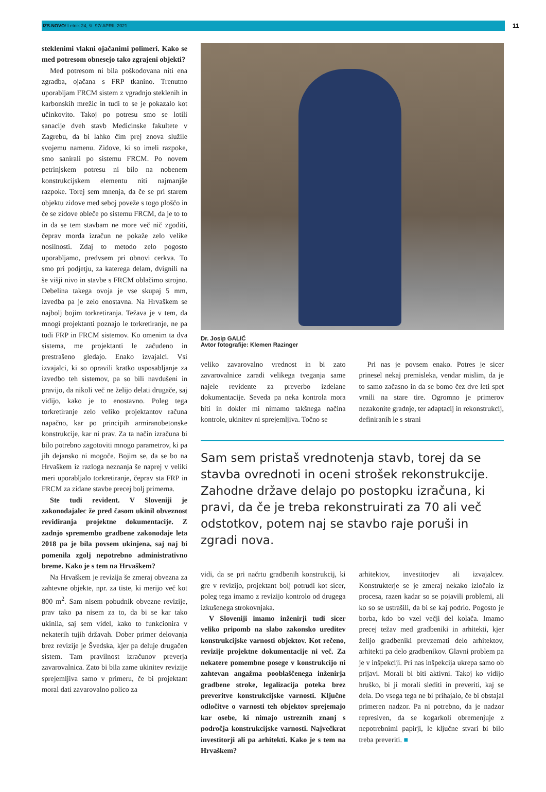IZS.NOVO/ Letnik 24, št. 97/ APRIL 2021 11
steklenimi vlakni ojačanimi polimeri. Kako se med potresom obnesejo tako zgrajeni objekti?
Med potresom ni bila poškodovana niti ena zgradba, ojačana s FRP tkanino. Trenutno uporabljam FRCM sistem z vgradnjo steklenih in karbonskih mrežic in tudi to se je pokazalo kot učinkovito. Takoj po potresu smo se lotili sanacije dveh stavb Medicinske fakultete v Zagrebu, da bi lahko čim prej znova služile svojemu namenu. Zidove, ki so imeli razpoke, smo sanirali po sistemu FRCM. Po novem petrinjskem potresu ni bilo na nobenem konstrukcijskem elementu niti najmanjše razpoke. Torej sem mnenja, da če se pri starem objektu zidove med seboj poveže s togo ploščo in če se zidove obleče po sistemu FRCM, da je to to in da se tem stavbam ne more več nič zgoditi, čeprav morda izračun ne pokaže zelo velike nosilnosti. Zdaj to metodo zelo pogosto uporabljamo, predvsem pri obnovi cerkva. To smo pri podjetju, za katerega delam, dvignili na še višji nivo in stavbe s FRCM oblačimo strojno. Debelina takega ovoja je vse skupaj 5 mm, izvedba pa je zelo enostavna. Na Hrvaškem se najbolj bojim torkretiranja. Težava je v tem, da mnogi projektanti poznajo le torkretiranje, ne pa tudi FRP in FRCM sistemov. Ko omenim ta dva sistema, me projektanti le začudeno in prestrašeno gledajo. Enako izvajalci. Vsi izvajalci, ki so opravili kratko usposabljanje za izvedbo teh sistemov, pa so bili navdušeni in pravijo, da nikoli več ne želijo delati drugače, saj vidijo, kako je to enostavno. Poleg tega torkretiranje zelo veliko projektantov računa napačno, kar po principih armiranobetonske konstrukcije, kar ni prav. Za ta način izračuna bi bilo potrebno zagotoviti mnogo parametrov, ki pa jih dejansko ni mogoče. Bojim se, da se bo na Hrvaškem iz razloga neznanja še naprej v veliki meri uporabljalo torkretiranje, čeprav sta FRP in FRCM za zidane stavbe precej bolj primerna.
Ste tudi revident. V Sloveniji je zakonodajalec že pred časom ukinil obveznost revidiranja projektne dokumentacije. Z zadnjo spremembo gradbene zakonodaje leta 2018 pa je bila povsem ukinjena, saj naj bi pomenila zgolj nepotrebno administrativno breme. Kako je s tem na Hrvaškem?
Na Hrvaškem je revizija še zmeraj obvezna za zahtevne objekte, npr. za tiste, ki merijo več kot 800 m<sup>2</sup>. Sam nisem pobudnik obvezne revizije, prav tako pa nisem za to, da bi se kar tako ukinila, saj sem videl, kako to funkcionira v nekaterih tujih državah. Dober primer delovanja brez revizije je Švedska, kjer pa deluje drugačen sistem. Tam pravilnost izračunov preverja zavarovalnica. Zato bi bila zame ukinitev revizije sprejemljiva samo v primeru, če bi projektant moral dati zavarovalno polico za
Dr. Josip GALIĆ
Avtor fotografije: Klemen Razinger
veliko zavarovalno vrednost in bi zato zavarovalnice zaradi velikega tveganja same najele revidente za preverbo izdelane dokumentacije. Seveda pa neka kontrola mora biti in dokler mi nimamo takšnega načina kontrole, ukinitev ni sprejemljiva. Točno se
Pri nas je povsem enako. Potres je sicer prinesel nekaj premisleka, vendar mislim, da je to samo začasno in da se bomo čez dve leti spet vrnili na stare tire. Ogromno je primerov nezakonite gradnje, ter adaptacij in rekonstrukcij, definiranih le s strani
Sam sem pristaš vrednotenja stavb, torej da se stavba ovrednoti in oceni strošek rekonstrukcije. Zahodne države delajo po postopku izračuna, ki pravi, da če je treba rekonstruirati za 70 ali več odstotkov, potem naj se stavbo raje poruši in zgradi nova.
vidi, da se pri načrtu gradbenih konstrukcij, ki gre v revizijo, projektant bolj potrudi kot sicer, poleg tega imamo z revizijo kontrolo od drugega izkušenega strokovnjaka.
V Sloveniji imamo inženirji tudi sicer veliko pripomb na slabo zakonsko ureditev konstrukcijske varnosti objektov. Kot rečeno, revizije projektne dokumentacije ni več. Za nekatere pomembne posege v konstrukcijo ni zahtevan angažma pooblaščenega inženirja gradbene stroke, legalizacija poteka brez preveritve konstrukcijske varnosti. Ključne odločitve o varnosti teh objektov sprejemajo kar osebe, ki nimajo ustreznih znanj s področja konstrukcijske varnosti. Največkrat investitorji ali pa arhitekti. Kako je s tem na Hrvaškem?
arhitektov, investitorjev ali izvajalcev. Konstrukterje se je zmeraj nekako izločalo iz procesa, razen kadar so se pojavili problemi, ali ko so se ustrašili, da bi se kaj podrlo. Pogosto je borba, kdo bo vzel večji del kolača. Imamo precej težav med gradbeniki in arhitekti, kjer želijo gradbeniki prevzemati delo arhitektov, arhitekti pa delo gradbenikov. Glavni problem pa je v inšpekciji. Pri nas inšpekcija ukrepa samo ob prijavi. Morali bi biti aktivni. Takoj ko vidijo hruško, bi ji morali slediti in preveriti, kaj se dela. Do vsega tega ne bi prihajalo, če bi obstajal primeren nadzor. Pa ni potrebno, da je nadzor represiven, da se kogarkoli obremenjuje z nepotrebnimi papirji, le ključne stvari bi bilo treba preveriti. ■